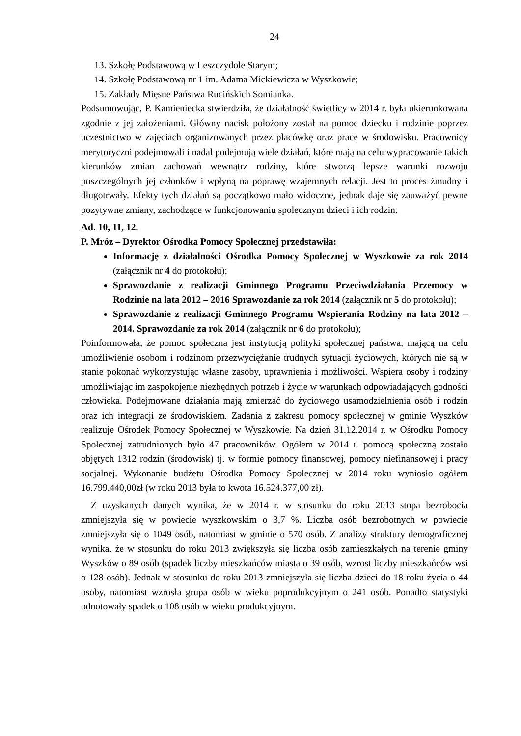24
13. Szkołę Podstawową w Leszczydole Starym;
14. Szkołę Podstawową nr 1 im. Adama Mickiewicza w Wyszkowie;
15. Zakłady Mięsne Państwa Rucińskich Somianka.
Podsumowując, P. Kamieniecka stwierdziła, że działalność świetlicy w 2014 r. była ukierunkowana zgodnie z jej założeniami. Główny nacisk położony został na pomoc dziecku i rodzinie poprzez uczestnictwo w zajęciach organizowanych przez placówkę oraz pracę w środowisku. Pracownicy merytoryczni podejmowali i nadal podejmują wiele działań, które mają na celu wypracowanie takich kierunków zmian zachowań wewnątrz rodziny, które stworzą lepsze warunki rozwoju poszczególnych jej członków i wpłyną na poprawę wzajemnych relacji. Jest to proces żmudny i długotrwały. Efekty tych działań są początkowo mało widoczne, jednak daje się zauważyć pewne pozytywne zmiany, zachodzące w funkcjonowaniu społecznym dzieci i ich rodzin.
Ad. 10, 11, 12.
P. Mróz – Dyrektor Ośrodka Pomocy Społecznej przedstawiła:
Informację z działalności Ośrodka Pomocy Społecznej w Wyszkowie za rok 2014 (załącznik nr 4 do protokołu);
Sprawozdanie z realizacji Gminnego Programu Przeciwdziałania Przemocy w Rodzinie na lata 2012 – 2016 Sprawozdanie za rok 2014 (załącznik nr 5 do protokołu);
Sprawozdanie z realizacji Gminnego Programu Wspierania Rodziny na lata 2012 – 2014. Sprawozdanie za rok 2014 (załącznik nr 6 do protokołu);
Poinformowała, że pomoc społeczna jest instytucją polityki społecznej państwa, mającą na celu umożliwienie osobom i rodzinom przezwyciężanie trudnych sytuacji życiowych, których nie są w stanie pokonać wykorzystując własne zasoby, uprawnienia i możliwości. Wspiera osoby i rodziny umożliwiając im zaspokojenie niezbędnych potrzeb i życie w warunkach odpowiadających godności człowieka. Podejmowane działania mają zmierzać do życiowego usamodzielnienia osób i rodzin oraz ich integracji ze środowiskiem. Zadania z zakresu pomocy społecznej w gminie Wyszków realizuje Ośrodek Pomocy Społecznej w Wyszkowie. Na dzień 31.12.2014 r. w Ośrodku Pomocy Społecznej zatrudnionych było 47 pracowników. Ogółem w 2014 r. pomocą społeczną zostało objętych 1312 rodzin (środowisk) tj. w formie pomocy finansowej, pomocy niefinansowej i pracy socjalnej. Wykonanie budżetu Ośrodka Pomocy Społecznej w 2014 roku wyniosło ogółem 16.799.440,00zł (w roku 2013 była to kwota 16.524.377,00 zł).
Z uzyskanych danych wynika, że w 2014 r. w stosunku do roku 2013 stopa bezrobocia zmniejszyła się w powiecie wyszkowskim o 3,7 %. Liczba osób bezrobotnych w powiecie zmniejszyła się o 1049 osób, natomiast w gminie o 570 osób. Z analizy struktury demograficznej wynika, że w stosunku do roku 2013 zwiększyła się liczba osób zamieszkałych na terenie gminy Wyszków o 89 osób (spadek liczby mieszkańców miasta o 39 osób, wzrost liczby mieszkańców wsi o 128 osób). Jednak w stosunku do roku 2013 zmniejszyła się liczba dzieci do 18 roku życia o 44 osoby, natomiast wzrosła grupa osób w wieku poprodukcyjnym o 241 osób. Ponadto statystyki odnotowały spadek o 108 osób w wieku produkcyjnym.